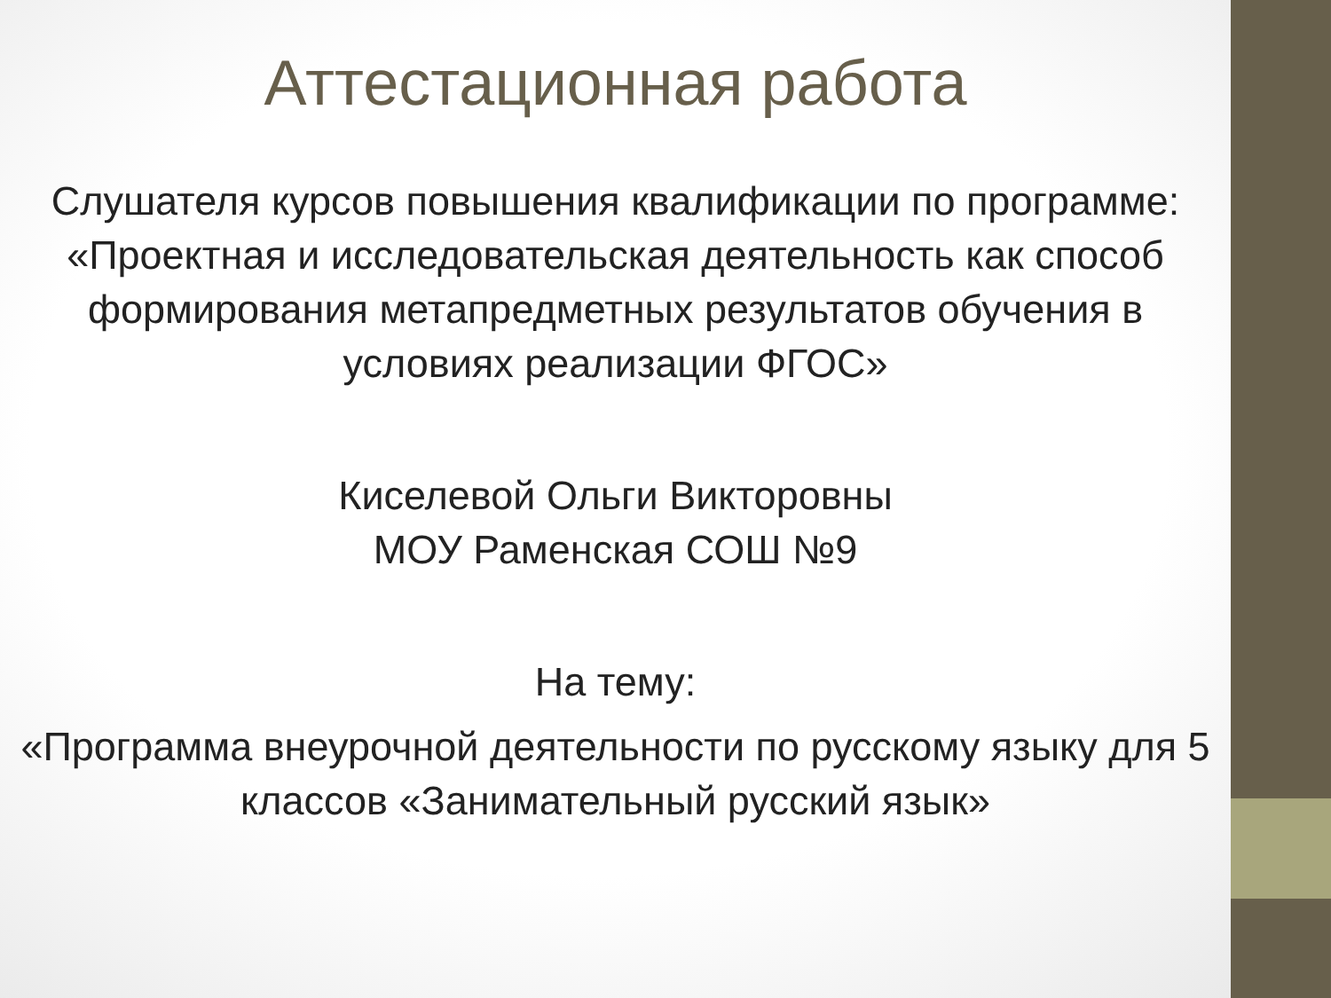Аттестационная работа
Слушателя курсов повышения квалификации по программе:
«Проектная и исследовательская деятельность как способ формирования метапредметных результатов обучения в условиях реализации ФГОС»
Киселевой Ольги Викторовны
МОУ Раменская СОШ №9
На тему:
«Программа внеурочной деятельности по русскому языку для 5 классов «Занимательный русский язык»